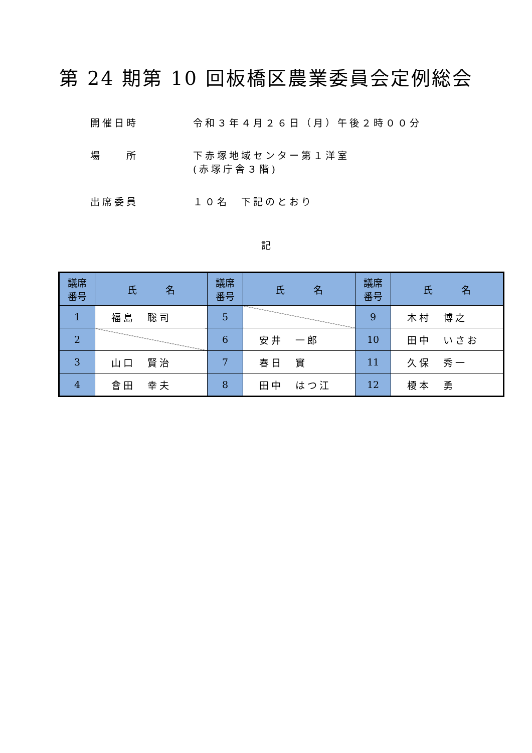第 24 期第 10 回板橋区農業委員会定例総会
開催日時 令和３年４月２６日（月）午後２時００分
場　　所 下赤塚地域センター第１洋室
(赤塚庁舎３階)
出席委員 １０名　下記のとおり
記
| 議席 番号 | 氏 名 | 議席 番号 | 氏 名 | 議席 番号 | 氏 名 |
| --- | --- | --- | --- | --- | --- |
| 1 | 福島 聡司 | 5 | | 9 | 木村 博之 |
| 2 | | 6 | 安井 一郎 | 10 | 田中 いさお |
| 3 | 山口 賢治 | 7 | 春日 實 | 11 | 久保 秀一 |
| 4 | 會田 幸夫 | 8 | 田中 はつ江 | 12 | 榎本 勇 |